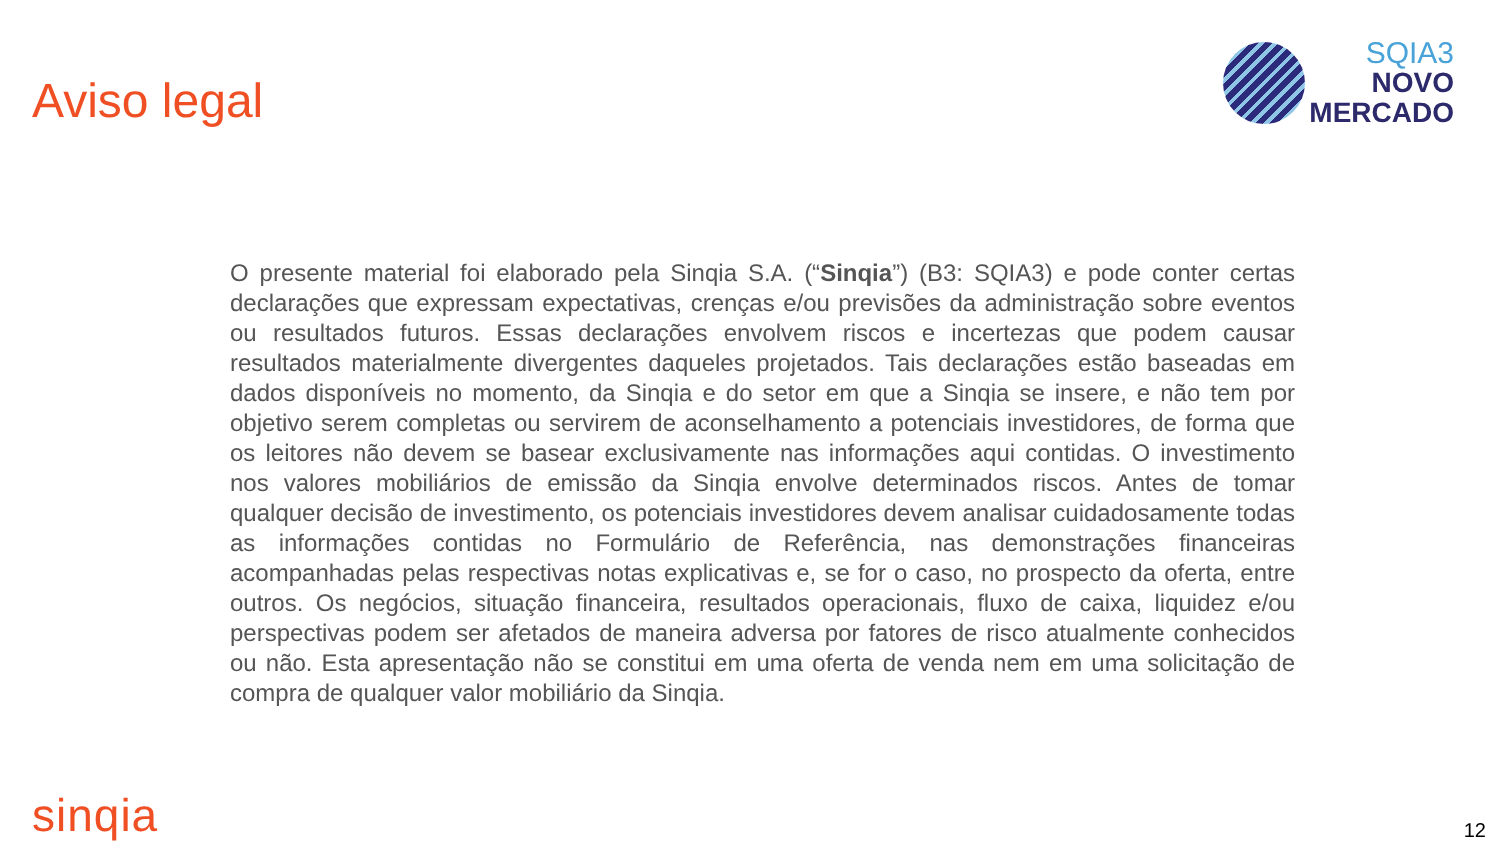Aviso legal
SQIA3
NOVO
MERCADO
O presente material foi elaborado pela Sinqia S.A. (“Sinqia”) (B3: SQIA3) e pode conter certas declarações que expressam expectativas, crenças e/ou previsões da administração sobre eventos ou resultados futuros. Essas declarações envolvem riscos e incertezas que podem causar resultados materialmente divergentes daqueles projetados. Tais declarações estão baseadas em dados disponíveis no momento, da Sinqia e do setor em que a Sinqia se insere, e não tem por objetivo serem completas ou servirem de aconselhamento a potenciais investidores, de forma que os leitores não devem se basear exclusivamente nas informações aqui contidas. O investimento nos valores mobiliários de emissão da Sinqia envolve determinados riscos. Antes de tomar qualquer decisão de investimento, os potenciais investidores devem analisar cuidadosamente todas as informações contidas no Formulário de Referência, nas demonstrações financeiras acompanhadas pelas respectivas notas explicativas e, se for o caso, no prospecto da oferta, entre outros. Os negócios, situação financeira, resultados operacionais, fluxo de caixa, liquidez e/ou perspectivas podem ser afetados de maneira adversa por fatores de risco atualmente conhecidos ou não. Esta apresentação não se constitui em uma oferta de venda nem em uma solicitação de compra de qualquer valor mobiliário da Sinqia.
sinqia
12